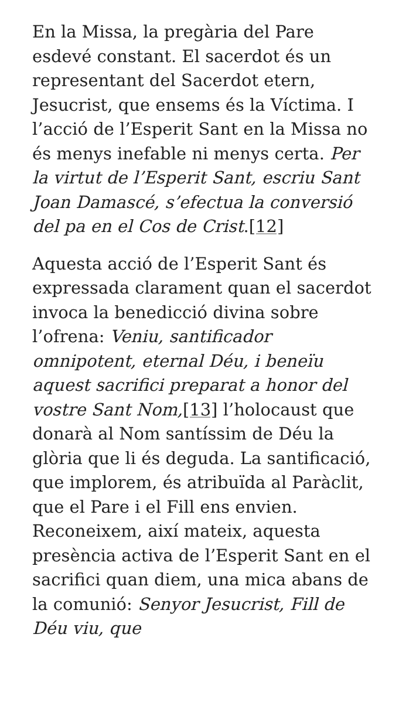En la Missa, la pregària del Pare esdevé constant. El sacerdot és un representant del Sacerdot etern, Jesucrist, que ensems és la Víctima. I l’acció de l’Esperit Sant en la Missa no és menys inefable ni menys certa. Per la virtut de l’Esperit Sant, escriu Sant Joan Damascé, s’efectua la conversió del pa en el Cos de Crist.[12]
Aquesta acció de l’Esperit Sant és expressada clarament quan el sacerdot invoca la benedicció divina sobre l’ofrena: Veniu, santificador omnipotent, eternal Déu, i beneïu aquest sacrifici preparat a honor del vostre Sant Nom,[13] l’holocaust que donarà al Nom santíssim de Déu la glòria que li és deguda. La santificació, que implorem, és atribuïda al Paràclit, que el Pare i el Fill ens envien. Reconeixem, així mateix, aquesta presència activa de l’Esperit Sant en el sacrifici quan diem, una mica abans de la comunió: Senyor Jesucrist, Fill de Déu viu, que